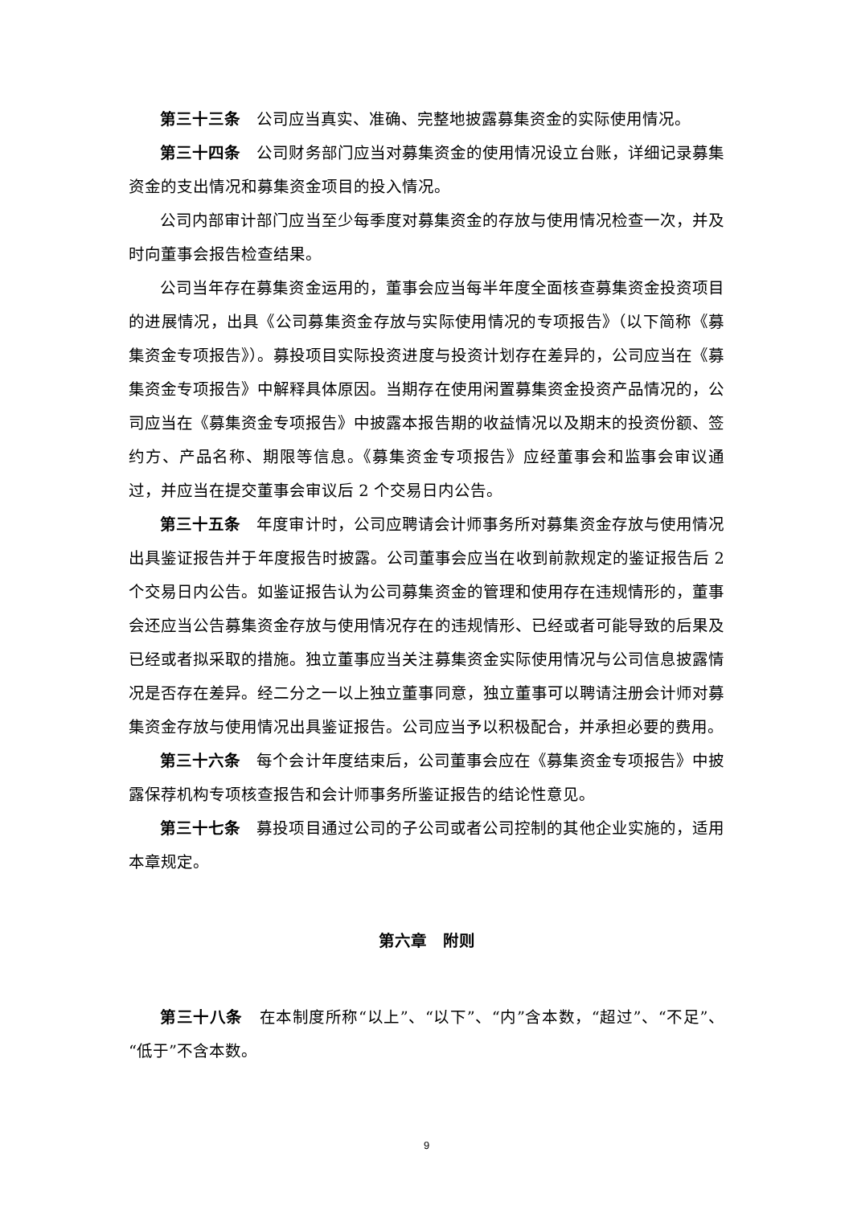第三十三条　公司应当真实、准确、完整地披露募集资金的实际使用情况。
第三十四条　公司财务部门应当对募集资金的使用情况设立台账，详细记录募集资金的支出情况和募集资金项目的投入情况。
公司内部审计部门应当至少每季度对募集资金的存放与使用情况检查一次，并及时向董事会报告检查结果。
公司当年存在募集资金运用的，董事会应当每半年度全面核查募集资金投资项目的进展情况，出具《公司募集资金存放与实际使用情况的专项报告》（以下简称《募集资金专项报告》）。募投项目实际投资进度与投资计划存在差异的，公司应当在《募集资金专项报告》中解释具体原因。当期存在使用闲置募集资金投资产品情况的，公司应当在《募集资金专项报告》中披露本报告期的收益情况以及期末的投资份额、签约方、产品名称、期限等信息。《募集资金专项报告》应经董事会和监事会审议通过，并应当在提交董事会审议后 2 个交易日内公告。
第三十五条　年度审计时，公司应聘请会计师事务所对募集资金存放与使用情况出具鉴证报告并于年度报告时披露。公司董事会应当在收到前款规定的鉴证报告后 2 个交易日内公告。如鉴证报告认为公司募集资金的管理和使用存在违规情形的，董事会还应当公告募集资金存放与使用情况存在的违规情形、已经或者可能导致的后果及已经或者拟采取的措施。独立董事应当关注募集资金实际使用情况与公司信息披露情况是否存在差异。经二分之一以上独立董事同意，独立董事可以聘请注册会计师对募集资金存放与使用情况出具鉴证报告。公司应当予以积极配合，并承担必要的费用。
第三十六条　每个会计年度结束后，公司董事会应在《募集资金专项报告》中披露保荐机构专项核查报告和会计师事务所鉴证报告的结论性意见。
第三十七条　募投项目通过公司的子公司或者公司控制的其他企业实施的，适用本章规定。
第六章　附则
第三十八条　在本制度所称“以上”、“以下”、“内”含本数，“超过”、“不足”、“低于”不含本数。
9